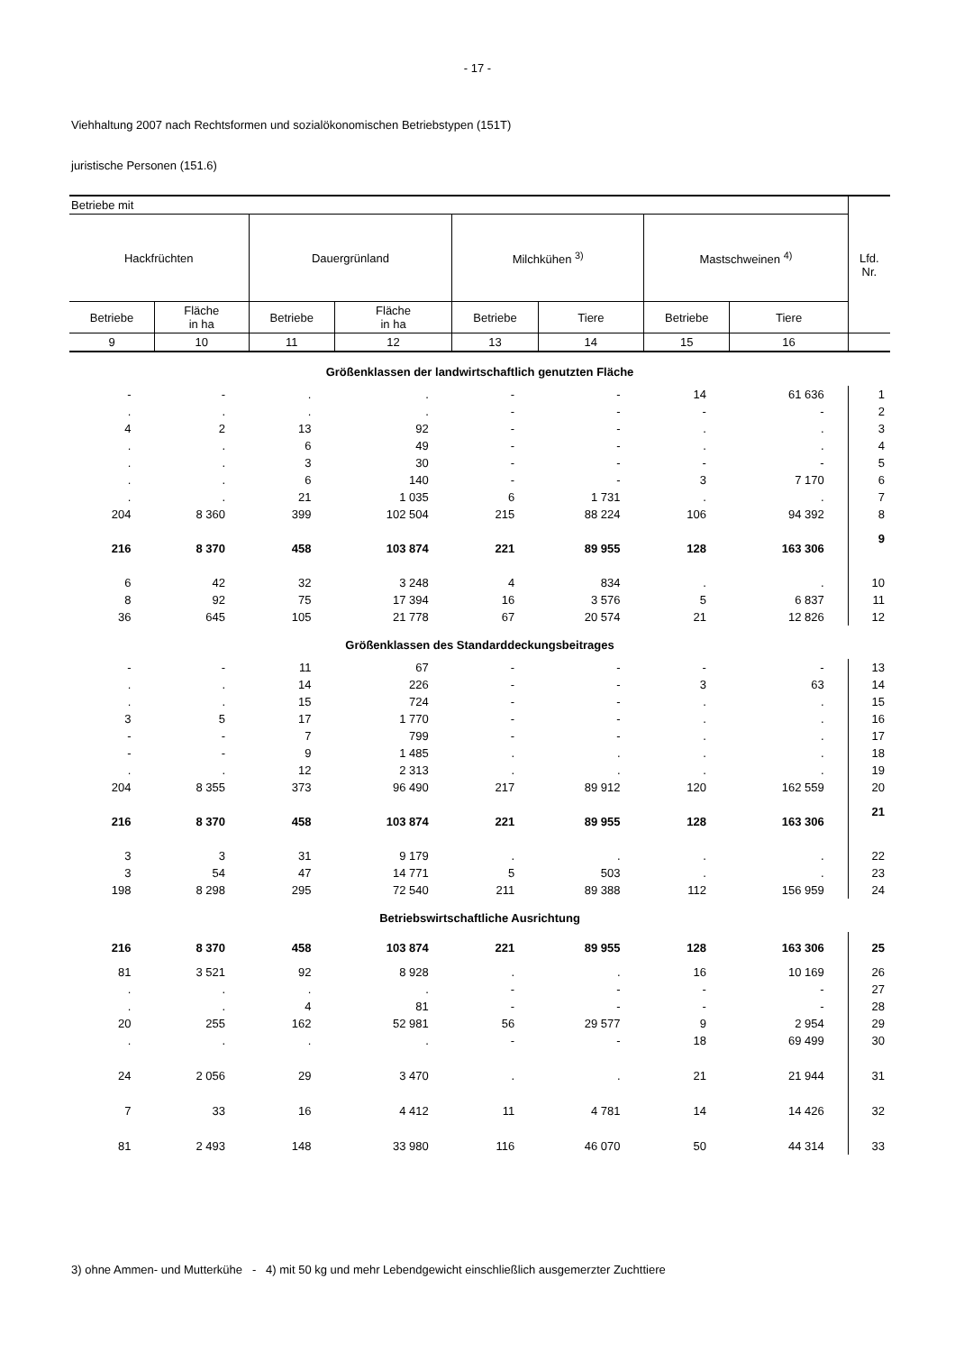- 17 -
Viehhaltung 2007 nach Rechtsformen und sozialökonomischen Betriebstypen (151T)
juristische Personen (151.6)
| Betriebe mit | | | | | | | | Lfd. Nr. |
| --- | --- | --- | --- | --- | --- | --- | --- | --- |
| Hackfrüchten | | Dauergrünland | | Milchkühen <sup>3)</sup> | | Mastschweinen <sup>4)</sup> | | |
| Betriebe | Fläche in ha | Betriebe | Fläche in ha | Betriebe | Tiere | Betriebe | Tiere | |
| 9 | 10 | 11 | 12 | 13 | 14 | 15 | 16 | |
| Größenklassen der landwirtschaftlich genutzten Fläche | | | | | | | | |
| - | - | . | . | - | - | 14 | 61 636 | 1 |
| . | . | . | . | - | - | - | - | 2 |
| 4 | 2 | 13 | 92 | - | - | . | . | 3 |
| . | . | 6 | 49 | - | - | . | . | 4 |
| . | . | 3 | 30 | - | - | - | - | 5 |
| . | . | 6 | 140 | - | - | 3 | 7 170 | 6 |
| . | . | 21 | 1 035 | 6 | 1 731 | . | . | 7 |
| 204 | 8 360 | 399 | 102 504 | 215 | 88 224 | 106 | 94 392 | 8 |
| 216 | 8 370 | 458 | 103 874 | 221 | 89 955 | 128 | 163 306 | 9 |
| 6 | 42 | 32 | 3 248 | 4 | 834 | . | . | 10 |
| 8 | 92 | 75 | 17 394 | 16 | 3 576 | 5 | 6 837 | 11 |
| 36 | 645 | 105 | 21 778 | 67 | 20 574 | 21 | 12 826 | 12 |
| Größenklassen des Standarddeckungsbeitrages | | | | | | | | |
| - | - | 11 | 67 | - | - | - | - | 13 |
| . | . | 14 | 226 | - | - | 3 | 63 | 14 |
| . | . | 15 | 724 | - | - | . | . | 15 |
| 3 | 5 | 17 | 1 770 | - | - | . | . | 16 |
| - | - | 7 | 799 | - | - | . | . | 17 |
| - | - | 9 | 1 485 | . | . | . | . | 18 |
| . | . | 12 | 2 313 | . | . | . | . | 19 |
| 204 | 8 355 | 373 | 96 490 | 217 | 89 912 | 120 | 162 559 | 20 |
| 216 | 8 370 | 458 | 103 874 | 221 | 89 955 | 128 | 163 306 | 21 |
| 3 | 3 | 31 | 9 179 | . | . | . | . | 22 |
| 3 | 54 | 47 | 14 771 | 5 | 503 | . | . | 23 |
| 198 | 8 298 | 295 | 72 540 | 211 | 89 388 | 112 | 156 959 | 24 |
| Betriebswirtschaftliche Ausrichtung | | | | | | | | |
| 216 | 8 370 | 458 | 103 874 | 221 | 89 955 | 128 | 163 306 | 25 |
| 81 | 3 521 | 92 | 8 928 | . | . | 16 | 10 169 | 26 |
| . | . | . | . | - | - | - | - | 27 |
| . | . | 4 | 81 | - | - | - | - | 28 |
| 20 | 255 | 162 | 52 981 | 56 | 29 577 | 9 | 2 954 | 29 |
| . | . | . | . | - | - | 18 | 69 499 | 30 |
| 24 | 2 056 | 29 | 3 470 | . | . | 21 | 21 944 | 31 |
| 7 | 33 | 16 | 4 412 | 11 | 4 781 | 14 | 14 426 | 32 |
| 81 | 2 493 | 148 | 33 980 | 116 | 46 070 | 50 | 44 314 | 33 |
3) ohne Ammen- und Mutterkühe - 4) mit 50 kg und mehr Lebendgewicht einschließlich ausgemerzter Zuchttiere